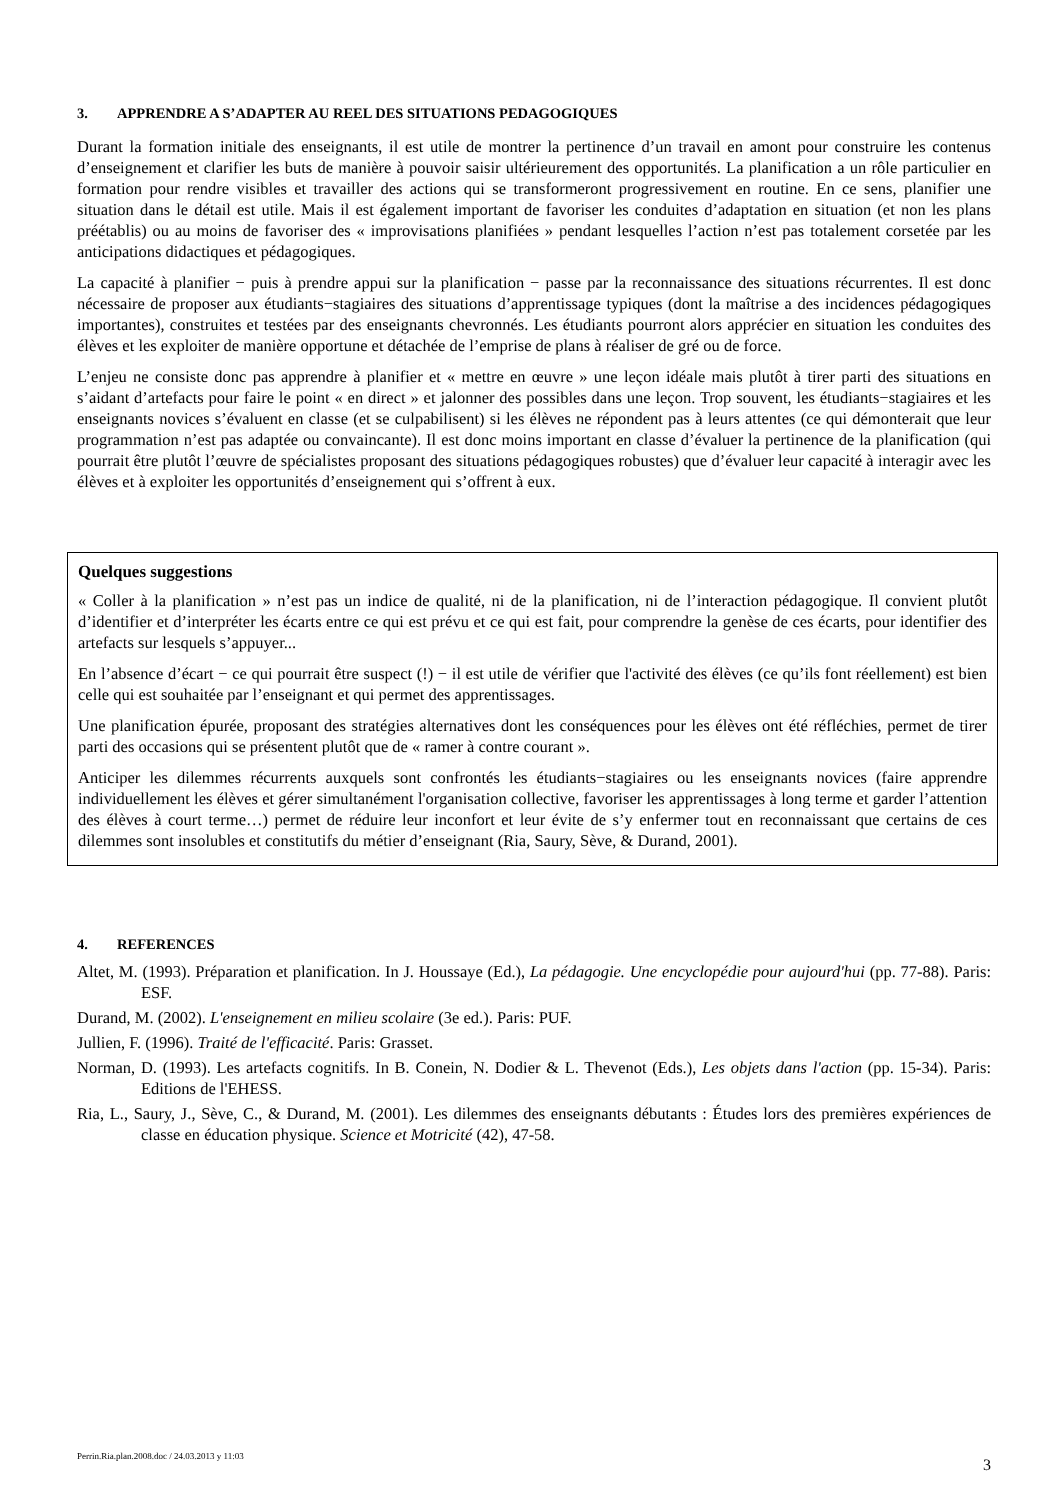3. APPRENDRE A S’ADAPTER AU REEL DES SITUATIONS PEDAGOGIQUES
Durant la formation initiale des enseignants, il est utile de montrer la pertinence d’un travail en amont pour construire les contenus d’enseignement et clarifier les buts de manière à pouvoir saisir ultérieurement des opportunités. La planification a un rôle particulier en formation pour rendre visibles et travailler des actions qui se transformeront progressivement en routine. En ce sens, planifier une situation dans le détail est utile. Mais il est également important de favoriser les conduites d’adaptation en situation (et non les plans préétablis) ou au moins de favoriser des « improvisations planifiées » pendant lesquelles l’action n’est pas totalement corsetée par les anticipations didactiques et pédagogiques.
La capacité à planifier − puis à prendre appui sur la planification − passe par la reconnaissance des situations récurrentes. Il est donc nécessaire de proposer aux étudiants−stagiaires des situations d’apprentissage typiques (dont la maîtrise a des incidences pédagogiques importantes), construites et testées par des enseignants chevronnés. Les étudiants pourront alors apprécier en situation les conduites des élèves et les exploiter de manière opportune et détachée de l’emprise de plans à réaliser de gré ou de force.
L’enjeu ne consiste donc pas apprendre à planifier et « mettre en œuvre » une leçon idéale mais plutôt à tirer parti des situations en s’aidant d’artefacts pour faire le point « en direct » et jalonner des possibles dans une leçon. Trop souvent, les étudiants−stagiaires et les enseignants novices s’évaluent en classe (et se culpabilisent) si les élèves ne répondent pas à leurs attentes (ce qui démonterait que leur programmation n’est pas adaptée ou convaincante). Il est donc moins important en classe d’évaluer la pertinence de la planification (qui pourrait être plutôt l’œuvre de spécialistes proposant des situations pédagogiques robustes) que d’évaluer leur capacité à interagir avec les élèves et à exploiter les opportunités d’enseignement qui s’offrent à eux.
Quelques suggestions
« Coller à la planification » n’est pas un indice de qualité, ni de la planification, ni de l’interaction pédagogique. Il convient plutôt d’identifier et d’interpréter les écarts entre ce qui est prévu et ce qui est fait, pour comprendre la genèse de ces écarts, pour identifier des artefacts sur lesquels s’appuyer...
En l’absence d’écart − ce qui pourrait être suspect (!) − il est utile de vérifier que l'activité des élèves (ce qu’ils font réellement) est bien celle qui est souhaitée par l’enseignant et qui permet des apprentissages.
Une planification épurée, proposant des stratégies alternatives dont les conséquences pour les élèves ont été réfléchies, permet de tirer parti des occasions qui se présentent plutôt que de « ramer à contre courant ».
Anticiper les dilemmes récurrents auxquels sont confrontés les étudiants−stagiaires ou les enseignants novices (faire apprendre individuellement les élèves et gérer simultanément l'organisation collective, favoriser les apprentissages à long terme et garder l’attention des élèves à court terme…) permet de réduire leur inconfort et leur évite de s’y enfermer tout en reconnaissant que certains de ces dilemmes sont insolubles et constitutifs du métier d’enseignant (Ria, Saury, Sève, & Durand, 2001).
4. REFERENCES
Altet, M. (1993). Préparation et planification. In J. Houssaye (Ed.), La pédagogie. Une encyclopédie pour aujourd'hui (pp. 77-88). Paris: ESF.
Durand, M. (2002). L'enseignement en milieu scolaire (3e ed.). Paris: PUF.
Jullien, F. (1996). Traité de l'efficacité. Paris: Grasset.
Norman, D. (1993). Les artefacts cognitifs. In B. Conein, N. Dodier & L. Thevenot (Eds.), Les objets dans l'action (pp. 15-34). Paris: Editions de l'EHESS.
Ria, L., Saury, J., Sève, C., & Durand, M. (2001). Les dilemmes des enseignants débutants : Études lors des premières expériences de classe en éducation physique. Science et Motricité (42), 47-58.
Perrin.Ria.plan.2008.doc / 24.03.2013 y 11:03
3